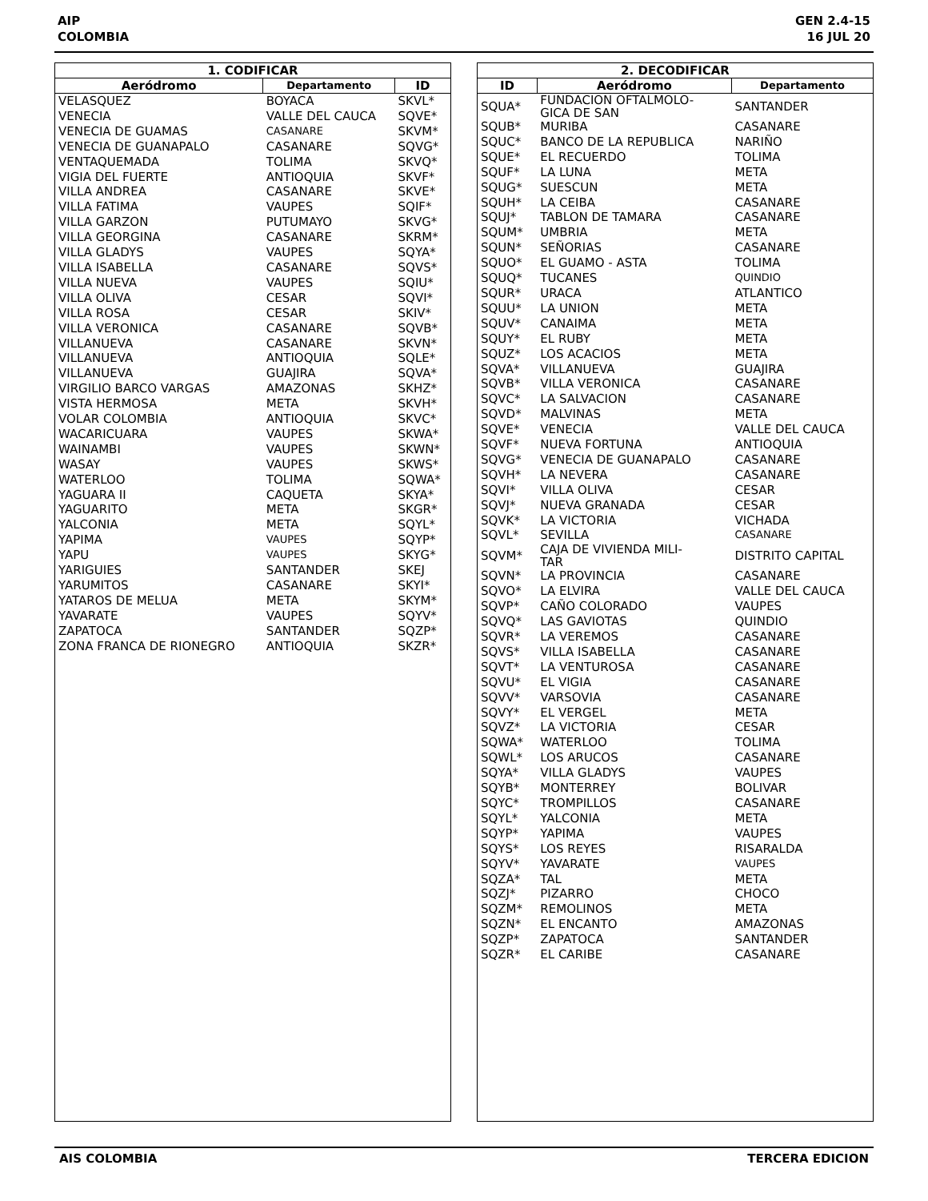AIP
COLOMBIA
GEN 2.4-15
16 JUL 20
| 1. CODIFICAR | | |
| --- | --- | --- |
| Aeródromo | Departamento | ID |
| VELASQUEZ | BOYACA | SKVL* |
| VENECIA | VALLE DEL CAUCA | SQVE* |
| VENECIA DE GUAMAS | CASANARE | SKVM* |
| VENECIA DE GUANAPALO | CASANARE | SQVG* |
| VENTAQUEMADA | TOLIMA | SKVQ* |
| VIGIA DEL FUERTE | ANTIOQUIA | SKVF* |
| VILLA ANDREA | CASANARE | SKVE* |
| VILLA FATIMA | VAUPES | SQIF* |
| VILLA GARZON | PUTUMAYO | SKVG* |
| VILLA GEORGINA | CASANARE | SKRM* |
| VILLA GLADYS | VAUPES | SQYA* |
| VILLA ISABELLA | CASANARE | SQVS* |
| VILLA NUEVA | VAUPES | SQIU* |
| VILLA OLIVA | CESAR | SQVI* |
| VILLA ROSA | CESAR | SKIV* |
| VILLA VERONICA | CASANARE | SQVB* |
| VILLANUEVA | CASANARE | SKVN* |
| VILLANUEVA | ANTIOQUIA | SQLE* |
| VILLANUEVA | GUAJIRA | SQVA* |
| VIRGILIO BARCO VARGAS | AMAZONAS | SKHZ* |
| VISTA HERMOSA | META | SKVH* |
| VOLAR COLOMBIA | ANTIOQUIA | SKVC* |
| WACARICUARA | VAUPES | SKWA* |
| WAINAMBI | VAUPES | SKWN* |
| WASAY | VAUPES | SKWS* |
| WATERLOO | TOLIMA | SQWA* |
| YAGUARA II | CAQUETA | SKYA* |
| YAGUARITO | META | SKGR* |
| YALCONIA | META | SQYL* |
| YAPIMA | VAUPES | SQYP* |
| YAPU | VAUPES | SKYG* |
| YARIGUIES | SANTANDER | SKEJ |
| YARUMITOS | CASANARE | SKYI* |
| YATAROS DE MELUA | META | SKYM* |
| YAVARATE | VAUPES | SQYV* |
| ZAPATOCA | SANTANDER | SQZP* |
| ZONA FRANCA DE RIONEGRO | ANTIOQUIA | SKZR* |
| 2. DECODIFICAR | | |
| --- | --- | --- |
| ID | Aeródromo | Departamento |
| SQUA* | FUNDACION OFTALMOLO- GICA DE SAN | SANTANDER |
| SQUB* | MURIBA | CASANARE |
| SQUC* | BANCO DE LA REPUBLICA | NARIÑO |
| SQUE* | EL RECUERDO | TOLIMA |
| SQUF* | LA LUNA | META |
| SQUG* | SUESCUN | META |
| SQUH* | LA CEIBA | CASANARE |
| SQUJ* | TABLON DE TAMARA | CASANARE |
| SQUM* | UMBRIA | META |
| SQUN* | SEÑORIAS | CASANARE |
| SQUO* | EL GUAMO - ASTA | TOLIMA |
| SQUQ* | TUCANES | QUINDIO |
| SQUR* | URACA | ATLANTICO |
| SQUU* | LA UNION | META |
| SQUV* | CANAIMA | META |
| SQUY* | EL RUBY | META |
| SQUZ* | LOS ACACIOS | META |
| SQVA* | VILLANUEVA | GUAJIRA |
| SQVB* | VILLA VERONICA | CASANARE |
| SQVC* | LA SALVACION | CASANARE |
| SQVD* | MALVINAS | META |
| SQVE* | VENECIA | VALLE DEL CAUCA |
| SQVF* | NUEVA FORTUNA | ANTIOQUIA |
| SQVG* | VENECIA DE GUANAPALO | CASANARE |
| SQVH* | LA NEVERA | CASANARE |
| SQVI* | VILLA OLIVA | CESAR |
| SQVJ* | NUEVA GRANADA | CESAR |
| SQVK* | LA VICTORIA | VICHADA |
| SQVL* | SEVILLA | CASANARE |
| SQVM* | CAJA DE VIVIENDA MILI- TAR | DISTRITO CAPITAL |
| SQVN* | LA PROVINCIA | CASANARE |
| SQVO* | LA ELVIRA | VALLE DEL CAUCA |
| SQVP* | CAÑO COLORADO | VAUPES |
| SQVQ* | LAS GAVIOTAS | QUINDIO |
| SQVR* | LA VEREMOS | CASANARE |
| SQVS* | VILLA ISABELLA | CASANARE |
| SQVT* | LA VENTUROSA | CASANARE |
| SQVU* | EL VIGIA | CASANARE |
| SQVV* | VARSOVIA | CASANARE |
| SQVY* | EL VERGEL | META |
| SQVZ* | LA VICTORIA | CESAR |
| SQWA* | WATERLOO | TOLIMA |
| SQWL* | LOS ARUCOS | CASANARE |
| SQYA* | VILLA GLADYS | VAUPES |
| SQYB* | MONTERREY | BOLIVAR |
| SQYC* | TROMPILLOS | CASANARE |
| SQYL* | YALCONIA | META |
| SQYP* | YAPIMA | VAUPES |
| SQYS* | LOS REYES | RISARALDA |
| SQYV* | YAVARATE | VAUPES |
| SQZA* | TAL | META |
| SQZJ* | PIZARRO | CHOCO |
| SQZM* | REMOLINOS | META |
| SQZN* | EL ENCANTO | AMAZONAS |
| SQZP* | ZAPATOCA | SANTANDER |
| SQZR* | EL CARIBE | CASANARE |
AIS COLOMBIA TERCERA EDICION